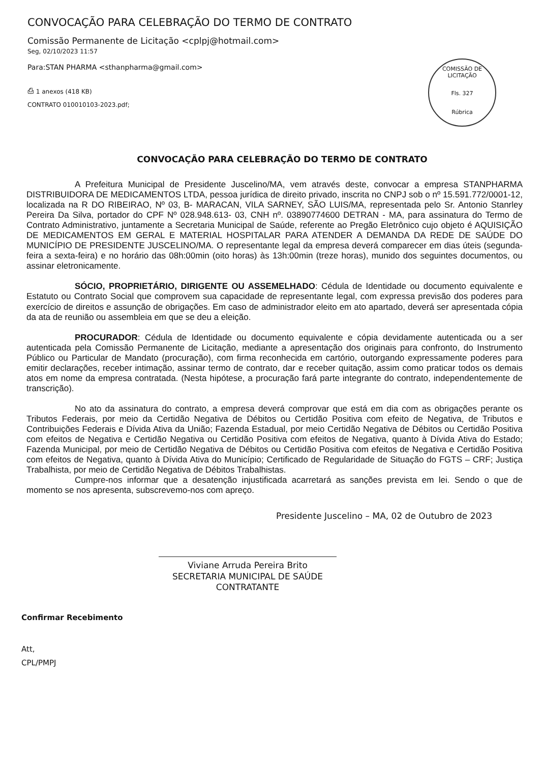COMISSÃO DE LICITAÇÃO
Fls. 327
Rúbrica
CONVOCAÇÃO PARA CELEBRAÇÃO DO TERMO DE CONTRATO
Comissão Permanente de Licitação <cplpj@hotmail.com>
Seg, 02/10/2023 11:57
Para:STAN PHARMA <sthanpharma@gmail.com>
⎙ 1 anexos (418 KB)
CONTRATO 010010103-2023.pdf;
CONVOCAÇÃO PARA CELEBRAÇÃO DO TERMO DE CONTRATO
A Prefeitura Municipal de Presidente Juscelino/MA, vem através deste, convocar a empresa STANPHARMA DISTRIBUIDORA DE MEDICAMENTOS LTDA, pessoa jurídica de direito privado, inscrita no CNPJ sob o nº 15.591.772/0001-12, localizada na R DO RIBEIRAO, Nº 03, B- MARACAN, VILA SARNEY, SÃO LUIS/MA, representada pelo Sr. Antonio Stanrley Pereira Da Silva, portador do CPF Nº 028.948.613- 03, CNH nº. 03890774600 DETRAN - MA, para assinatura do Termo de Contrato Administrativo, juntamente a Secretaria Municipal de Saúde, referente ao Pregão Eletrônico cujo objeto é AQUISIÇÃO DE MEDICAMENTOS EM GERAL E MATERIAL HOSPITALAR PARA ATENDER A DEMANDA DA REDE DE SAÚDE DO MUNICÍPIO DE PRESIDENTE JUSCELINO/MA. O representante legal da empresa deverá comparecer em dias úteis (segunda-feira a sexta-feira) e no horário das 08h:00min (oito horas) às 13h:00min (treze horas), munido dos seguintes documentos, ou assinar eletronicamente.
SÓCIO, PROPRIETÁRIO, DIRIGENTE OU ASSEMELHADO: Cédula de Identidade ou documento equivalente e Estatuto ou Contrato Social que comprovem sua capacidade de representante legal, com expressa previsão dos poderes para exercício de direitos e assunção de obrigações. Em caso de administrador eleito em ato apartado, deverá ser apresentada cópia da ata de reunião ou assembleia em que se deu a eleição.
PROCURADOR: Cédula de Identidade ou documento equivalente e cópia devidamente autenticada ou a ser autenticada pela Comissão Permanente de Licitação, mediante a apresentação dos originais para confronto, do Instrumento Público ou Particular de Mandato (procuração), com firma reconhecida em cartório, outorgando expressamente poderes para emitir declarações, receber intimação, assinar termo de contrato, dar e receber quitação, assim como praticar todos os demais atos em nome da empresa contratada. (Nesta hipótese, a procuração fará parte integrante do contrato, independentemente de transcrição).
No ato da assinatura do contrato, a empresa deverá comprovar que está em dia com as obrigações perante os Tributos Federais, por meio da Certidão Negativa de Débitos ou Certidão Positiva com efeito de Negativa, de Tributos e Contribuições Federais e Dívida Ativa da União; Fazenda Estadual, por meio Certidão Negativa de Débitos ou Certidão Positiva com efeitos de Negativa e Certidão Negativa ou Certidão Positiva com efeitos de Negativa, quanto à Dívida Ativa do Estado; Fazenda Municipal, por meio de Certidão Negativa de Débitos ou Certidão Positiva com efeitos de Negativa e Certidão Positiva com efeitos de Negativa, quanto à Dívida Ativa do Município; Certificado de Regularidade de Situação do FGTS – CRF; Justiça Trabalhista, por meio de Certidão Negativa de Débitos Trabalhistas.
Cumpre-nos informar que a desatenção injustificada acarretará as sanções prevista em lei. Sendo o que de momento se nos apresenta, subscrevemo-nos com apreço.
Presidente Juscelino – MA, 02 de Outubro de 2023
Viviane Arruda Pereira Brito
SECRETARIA MUNICIPAL DE SAÚDE
CONTRATANTE
Confirmar Recebimento
Att,
CPL/PMPJ